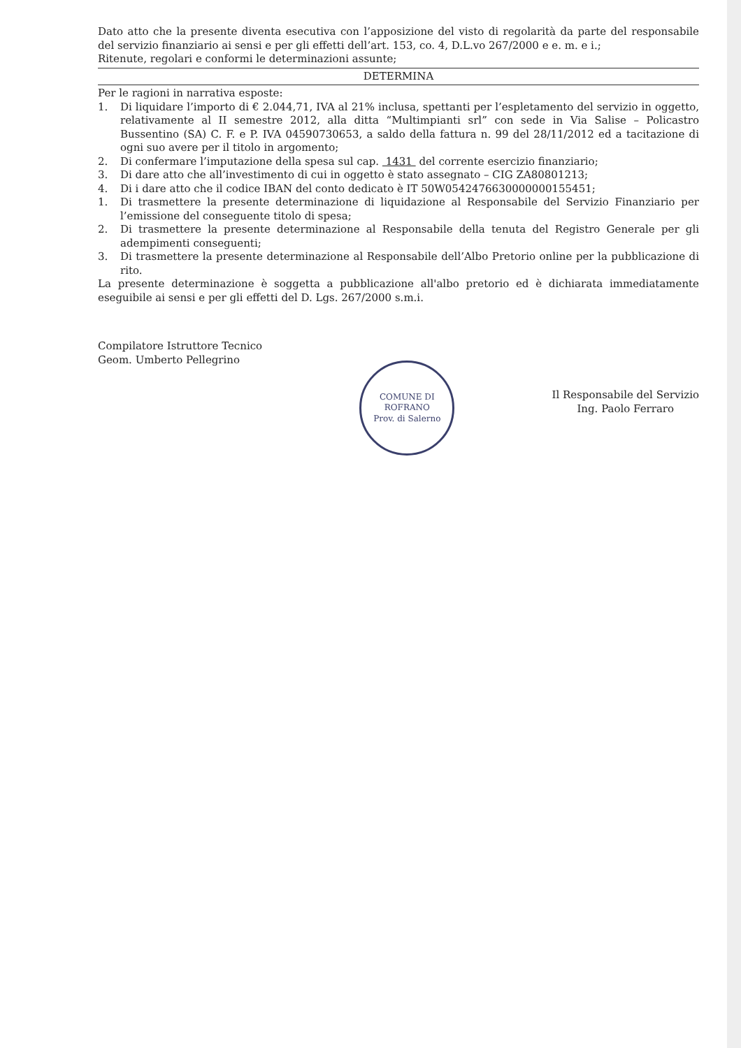Dato atto che la presente diventa esecutiva con l’apposizione del visto di regolarità da parte del responsabile del servizio finanziario ai sensi e per gli effetti dell’art. 153, co. 4, D.L.vo 267/2000 e e. m. e i.;
Ritenute, regolari e conformi le determinazioni assunte;
DETERMINA
Per le ragioni in narrativa esposte:
1. Di liquidare l’importo di € 2.044,71, IVA al 21% inclusa, spettanti per l’espletamento del servizio in oggetto, relativamente al II semestre 2012, alla ditta “Multimpianti srl” con sede in Via Salise – Policastro Bussentino (SA) C. F. e P. IVA 04590730653, a saldo della fattura n. 99 del 28/11/2012 ed a tacitazione di ogni suo avere per il titolo in argomento;
2. Di confermare l’imputazione della spesa sul cap. 1431 del corrente esercizio finanziario;
3. Di dare atto che all’investimento di cui in oggetto è stato assegnato – CIG ZA80801213;
4. Di i dare atto che il codice IBAN del conto dedicato è IT 50W0542476630000000155451;
1. Di trasmettere la presente determinazione di liquidazione al Responsabile del Servizio Finanziario per l’emissione del conseguente titolo di spesa;
2. Di trasmettere la presente determinazione al Responsabile della tenuta del Registro Generale per gli adempimenti conseguenti;
3. Di trasmettere la presente determinazione al Responsabile dell’Albo Pretorio online per la pubblicazione di rito.
La presente determinazione è soggetta a pubblicazione all'albo pretorio ed è dichiarata immediatamente eseguibile ai sensi e per gli effetti del D. Lgs. 267/2000 s.m.i.
Compilatore Istruttore Tecnico
Geom. Umberto Pellegrino
COMUNE DI ROFRANO
Prov. di Salerno
Il Responsabile del Servizio
Ing. Paolo Ferraro